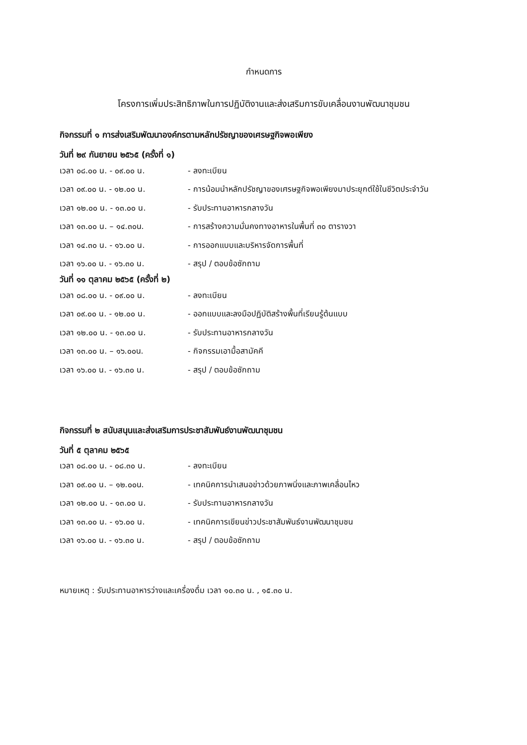กำหนดการ
โครงการเพิ่มประสิทธิภาพในการปฏิบัติงานและส่งเสริมการขับเคลื่อนงานพัฒนาชุมชน
กิจกรรมที่ ๑ การส่งเสริมพัฒนาองค์กรตามหลักปรัชญาของเศรษฐกิจพอเพียง
วันที่ ๒๙ กันยายน ๒๕๖๕ (ครั้งที่ ๑)
| เวลา ๐๘.๐๐ น. - ๐๙.๐๐ น. | - ลงทะเบียน |
| เวลา ๐๙.๐๐ น. - ๑๒.๐๐ น. | - การน้อมนำหลักปรัชญาของเศรษฐกิจพอเพียงมาประยุกต์ใช้ในชีวิตประจำวัน |
| เวลา ๑๒.๐๐ น. - ๑๓.๐๐ น. | - รับประทานอาหารกลางวัน |
| เวลา ๑๓.๐๐ น. – ๑๔.๓๐น. | - การสร้างความมั่นคงทางอาหารในพื้นที่ ๓๐ ตารางวา |
| เวลา ๑๔.๓๐ น. - ๑๖.๐๐ น. | - การออกแบบและบริหารจัดการพื้นที่ |
| เวลา ๑๖.๐๐ น. - ๑๖.๓๐ น. | - สรุป / ตอบข้อซักถาม |
วันที่ ๑๑ ตุลาคม ๒๕๖๕ (ครั้งที่ ๒)
| เวลา ๐๘.๐๐ น. - ๐๙.๐๐ น. | - ลงทะเบียน |
| เวลา ๐๙.๐๐ น. - ๑๒.๐๐ น. | - ออกแบบและลงมือปฏิบัติสร้างพื้นที่เรียนรู้ต้นแบบ |
| เวลา ๑๒.๐๐ น. - ๑๓.๐๐ น. | - รับประทานอาหารกลางวัน |
| เวลา ๑๓.๐๐ น. – ๑๖.๐๐น. | - กิจกรรมเอามื้อสามัคคี |
| เวลา ๑๖.๐๐ น. - ๑๖.๓๐ น. | - สรุป / ตอบข้อซักถาม |
กิจกรรมที่ ๒ สนับสนุนและส่งเสริมการประชาสัมพันธ์งานพัฒนาชุมชน
วันที่ ๕ ตุลาคม ๒๕๖๕
| เวลา ๐๘.๐๐ น. - ๐๘.๓๐ น. | - ลงทะเบียน |
| เวลา ๐๙.๐๐ น. – ๑๒.๐๐น. | - เทคนิคการนำเสนอข่าวด้วยภาพนิ่งและภาพเคลื่อนไหว |
| เวลา ๑๒.๐๐ น. - ๑๓.๐๐ น. | - รับประทานอาหารกลางวัน |
| เวลา ๑๓.๐๐ น. - ๑๖.๐๐ น. | - เทคนิคการเขียนข่าวประชาสัมพันธ์งานพัฒนาชุมชน |
| เวลา ๑๖.๐๐ น. - ๑๖.๓๐ น. | - สรุป / ตอบข้อซักถาม |
หมายเหตุ : รับประทานอาหารว่างและเครื่องดื่ม เวลา ๑๐.๓๐ น. , ๑๕.๓๐ น.